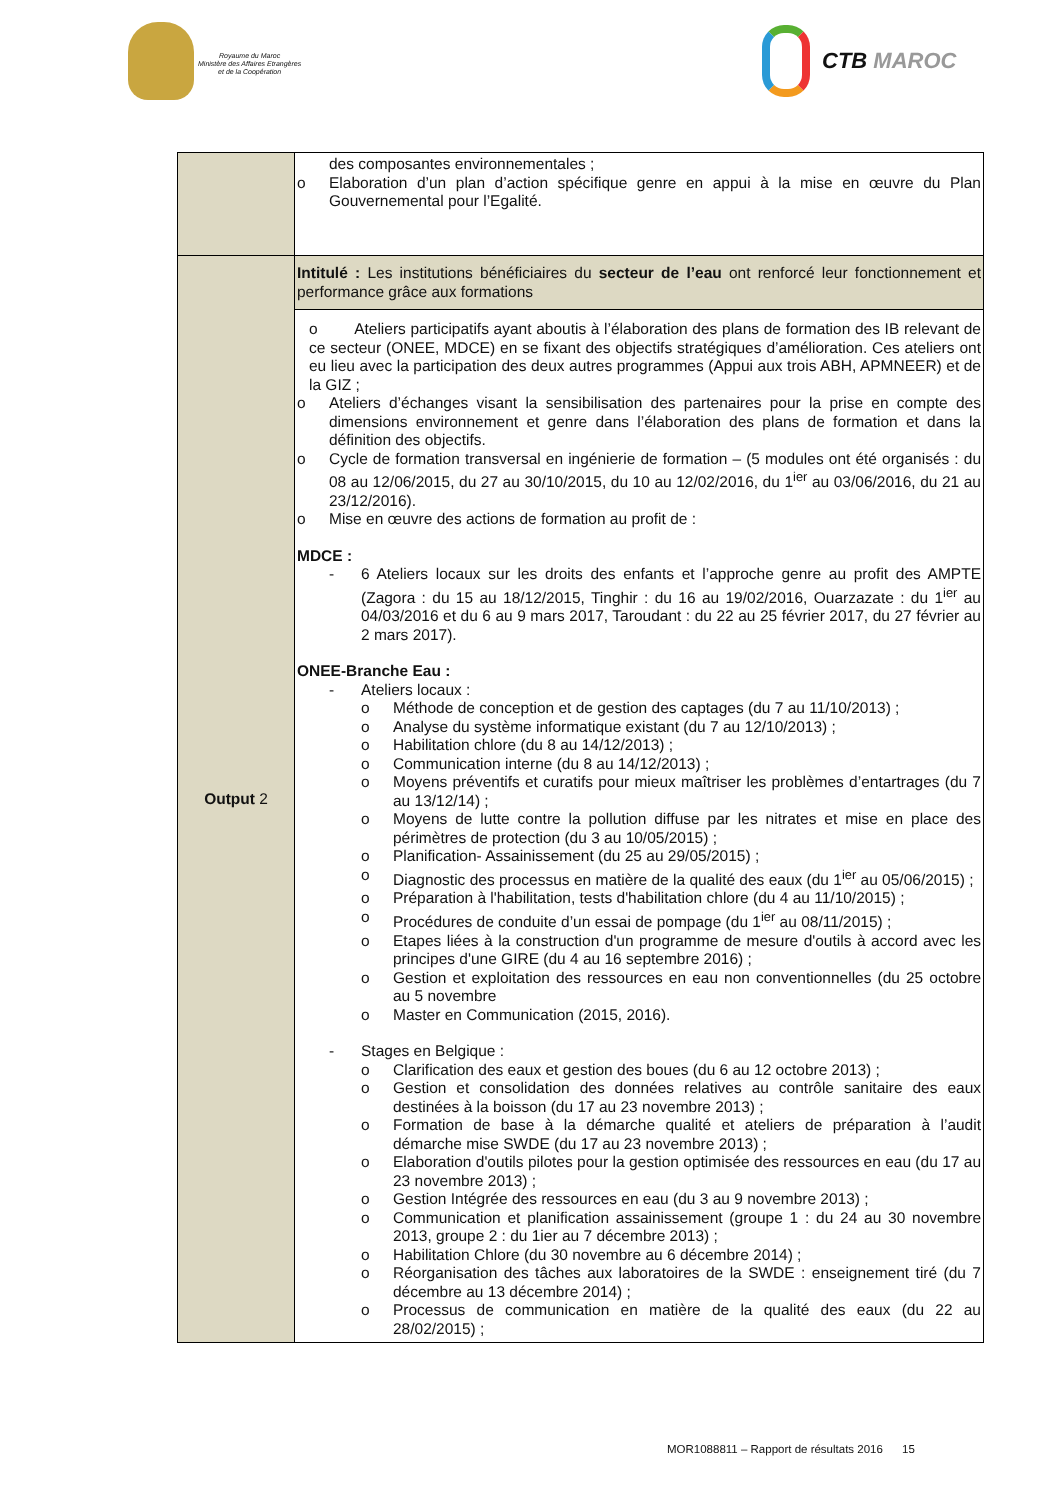Royaume du Maroc
Ministère des Affaires Etrangères
et de la Coopération
CTB MAROC
| | des composantes environnementales ; o Elaboration d’un plan d’action spécifique genre en appui à la mise en œuvre du Plan Gouvernemental pour l’Egalité. |
| Output 2 | Intitulé : Les institutions bénéficiaires du secteur de l’eau ont renforcé leur fonctionnement et performance grâce aux formations |
| | o Ateliers participatifs ayant aboutis à l’élaboration des plans de formation des IB relevant de ce secteur (ONEE, MDCE) en se fixant des objectifs stratégiques d’amélioration. Ces ateliers ont eu lieu avec la participation des deux autres programmes (Appui aux trois ABH, APMNEER) et de la GIZ ; o Ateliers d’échanges visant la sensibilisation des partenaires pour la prise en compte des dimensions environnement et genre dans l’élaboration des plans de formation et dans la définition des objectifs. o Cycle de formation transversal en ingénierie de formation – (5 modules ont été organisés : du 08 au 12/06/2015, du 27 au 30/10/2015, du 10 au 12/02/2016, du 1<sup>ier</sup> au 03/06/2016, du 21 au 23/12/2016). o Mise en œuvre des actions de formation au profit de : MDCE : - 6 Ateliers locaux sur les droits des enfants et l’approche genre au profit des AMPTE (Zagora : du 15 au 18/12/2015, Tinghir : du 16 au 19/02/2016, Ouarzazate : du 1<sup>ier</sup> au 04/03/2016 et du 6 au 9 mars 2017, Taroudant : du 22 au 25 février 2017, du 27 février au 2 mars 2017). ONEE-Branche Eau : - Ateliers locaux : o Méthode de conception et de gestion des captages (du 7 au 11/10/2013) ; o Analyse du système informatique existant (du 7 au 12/10/2013) ; o Habilitation chlore (du 8 au 14/12/2013) ; o Communication interne (du 8 au 14/12/2013) ; o Moyens préventifs et curatifs pour mieux maîtriser les problèmes d’entartrages (du 7 au 13/12/14) ; o Moyens de lutte contre la pollution diffuse par les nitrates et mise en place des périmètres de protection (du 3 au 10/05/2015) ; o Planification- Assainissement (du 25 au 29/05/2015) ; o Diagnostic des processus en matière de la qualité des eaux (du 1<sup>ier</sup> au 05/06/2015) ; o Préparation à l'habilitation, tests d'habilitation chlore (du 4 au 11/10/2015) ; o Procédures de conduite d’un essai de pompage (du 1<sup>ier</sup> au 08/11/2015) ; o Etapes liées à la construction d'un programme de mesure d'outils à accord avec les principes d'une GIRE (du 4 au 16 septembre 2016) ; o Gestion et exploitation des ressources en eau non conventionnelles (du 25 octobre au 5 novembre o Master en Communication (2015, 2016). - Stages en Belgique : o Clarification des eaux et gestion des boues (du 6 au 12 octobre 2013) ; o Gestion et consolidation des données relatives au contrôle sanitaire des eaux destinées à la boisson (du 17 au 23 novembre 2013) ; o Formation de base à la démarche qualité et ateliers de préparation à l’audit démarche mise SWDE (du 17 au 23 novembre 2013) ; o Elaboration d'outils pilotes pour la gestion optimisée des ressources en eau (du 17 au 23 novembre 2013) ; o Gestion Intégrée des ressources en eau (du 3 au 9 novembre 2013) ; o Communication et planification assainissement (groupe 1 : du 24 au 30 novembre 2013, groupe 2 : du 1ier au 7 décembre 2013) ; o Habilitation Chlore (du 30 novembre au 6 décembre 2014) ; o Réorganisation des tâches aux laboratoires de la SWDE : enseignement tiré (du 7 décembre au 13 décembre 2014) ; o Processus de communication en matière de la qualité des eaux (du 22 au 28/02/2015) ; |
MOR1088811 – Rapport de résultats 2016 15